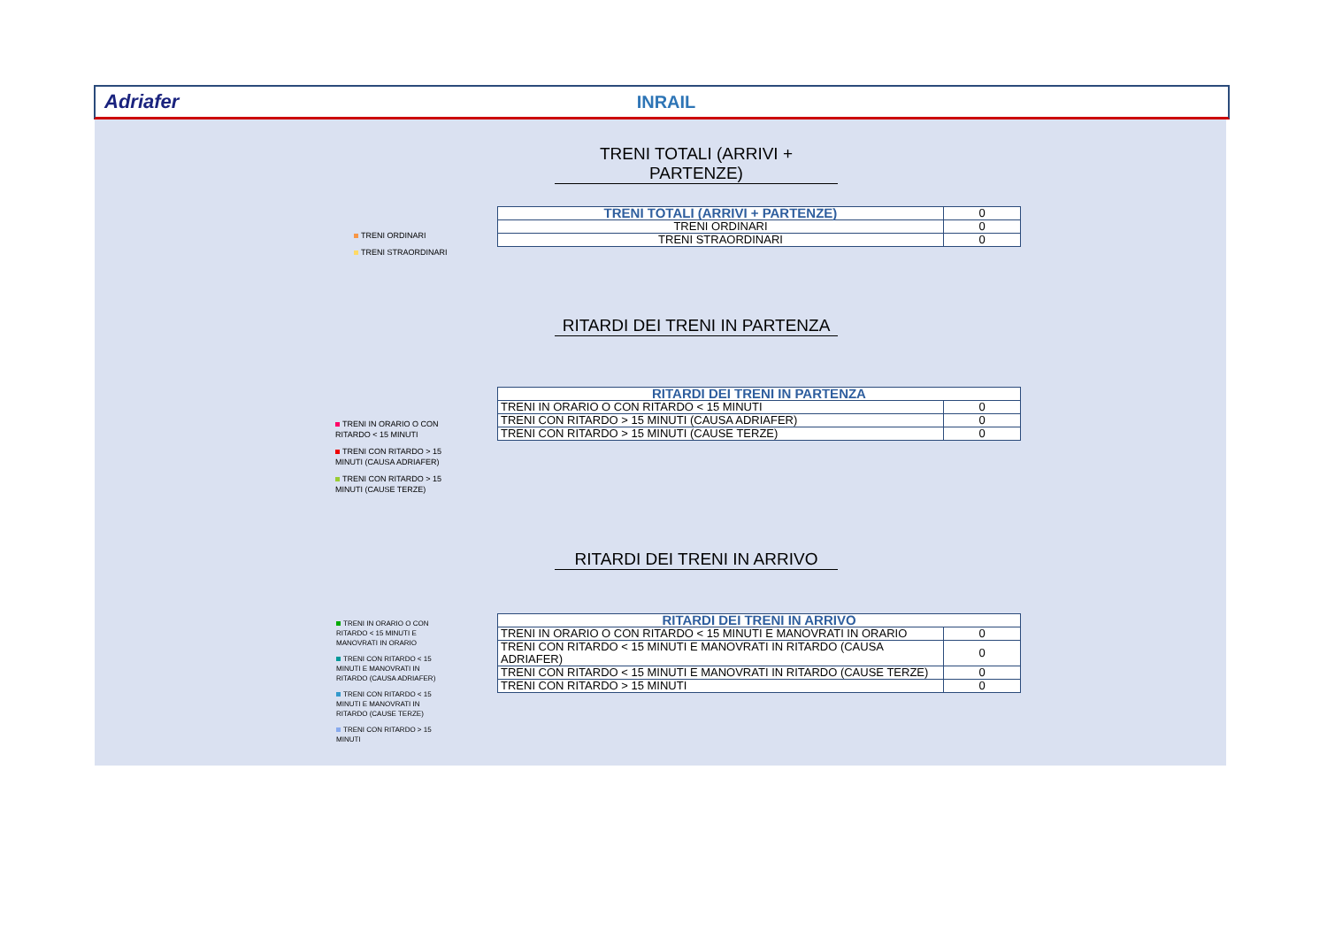Adriafer INRAIL
TRENI TOTALI (ARRIVI + PARTENZE)
TRENI ORDINARI
TRENI STRAORDINARI
| TRENI TOTALI (ARRIVI + PARTENZE) | 0 |
| TRENI ORDINARI | 0 |
| TRENI STRAORDINARI | 0 |
RITARDI DEI TRENI IN PARTENZA
TRENI IN ORARIO O CON RITARDO < 15 MINUTI
TRENI CON RITARDO > 15 MINUTI (CAUSA ADRIAFER)
TRENI CON RITARDO > 15 MINUTI (CAUSE TERZE)
| RITARDI DEI TRENI IN PARTENZA | |
| --- | --- |
| TRENI IN ORARIO O CON RITARDO < 15 MINUTI | 0 |
| TRENI CON RITARDO > 15 MINUTI (CAUSA ADRIAFER) | 0 |
| TRENI CON RITARDO > 15 MINUTI (CAUSE TERZE) | 0 |
RITARDI DEI TRENI IN ARRIVO
TRENI IN ORARIO O CON RITARDO < 15 MINUTI E MANOVRATI IN ORARIO
TRENI CON RITARDO < 15 MINUTI E MANOVRATI IN RITARDO (CAUSA ADRIAFER)
TRENI CON RITARDO < 15 MINUTI E MANOVRATI IN RITARDO (CAUSE TERZE)
TRENI CON RITARDO > 15 MINUTI
| RITARDI DEI TRENI IN ARRIVO | |
| --- | --- |
| TRENI IN ORARIO O CON RITARDO < 15 MINUTI E MANOVRATI IN ORARIO | 0 |
| TRENI CON RITARDO < 15 MINUTI E MANOVRATI IN RITARDO (CAUSA ADRIAFER) | 0 |
| TRENI CON RITARDO < 15 MINUTI E MANOVRATI IN RITARDO (CAUSE TERZE) | 0 |
| TRENI CON RITARDO > 15 MINUTI | 0 |